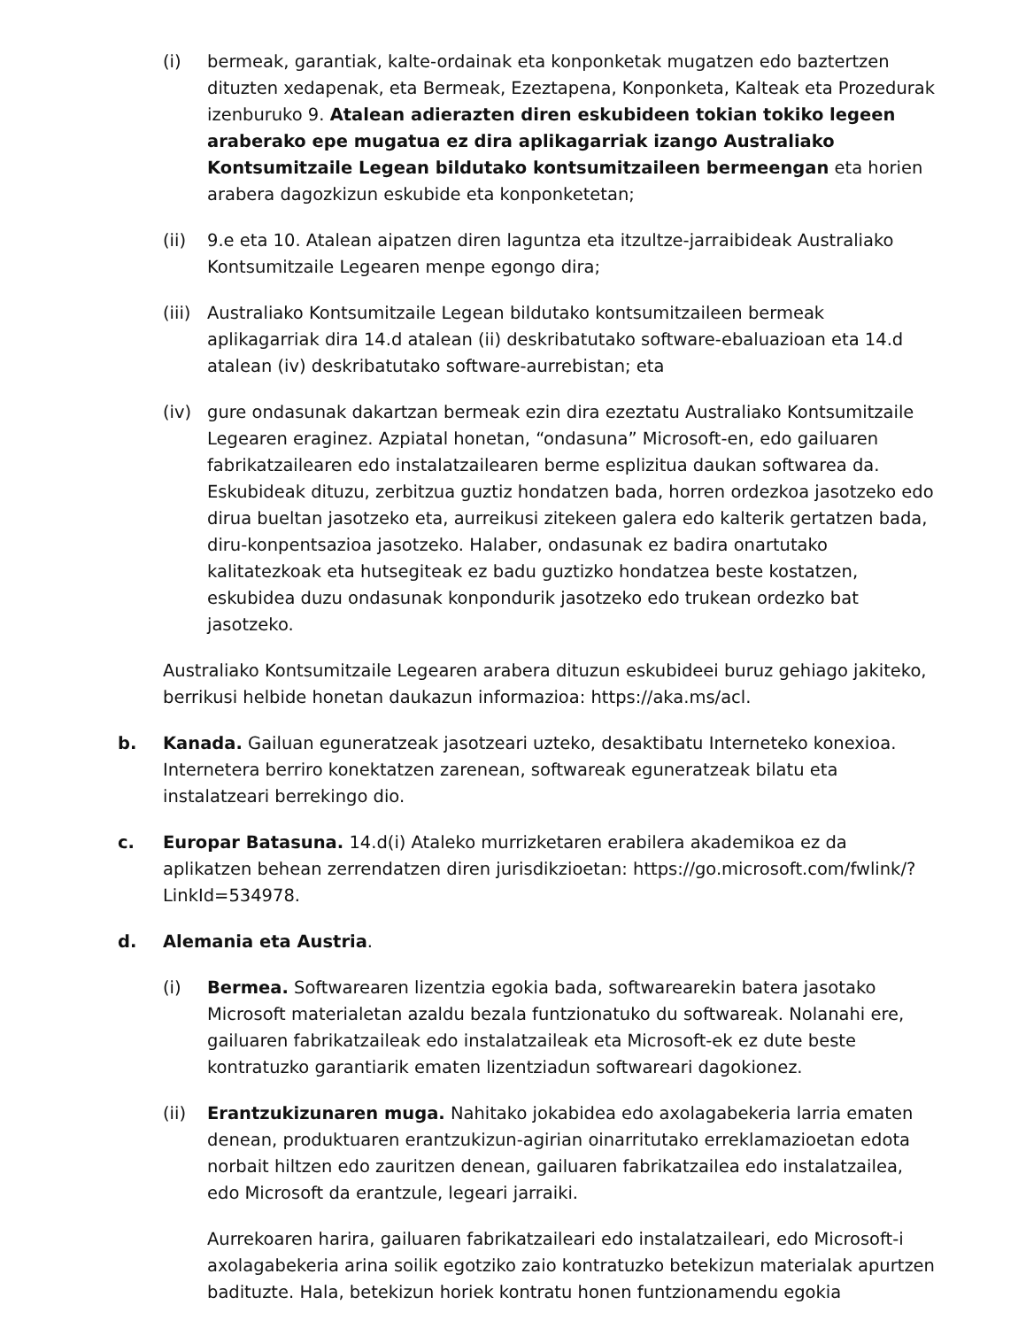(i) bermeak, garantiak, kalte-ordainak eta konponketak mugatzen edo baztertzen dituzten xedapenak, eta Bermeak, Ezeztapena, Konponketa, Kalteak eta Prozedurak izenburuko 9. Atalean adierazten diren eskubideen tokian tokiko legeen araberako epe mugatua ez dira aplikagarriak izango Australiako Kontsumitzaile Legean bildutako kontsumitzaileen bermeengan eta horien arabera dagozkizun eskubide eta konponketetan;
(ii) 9.e eta 10. Atalean aipatzen diren laguntza eta itzultze-jarraibideak Australiako Kontsumitzaile Legearen menpe egongo dira;
(iii)
Australiako Kontsumitzaile Legean bildutako kontsumitzaileen bermeak aplikagarriak dira 14.d atalean (ii) deskribatutako software-ebaluazioan eta 14.d atalean (iv) deskribatutako software-aurrebistan; eta
(iv) gure ondasunak dakartzan bermeak ezin dira ezeztatu Australiako Kontsumitzaile Legearen eraginez. Azpiatal honetan, “ondasuna” Microsoft-en, edo gailuaren fabrikatzailearen edo instalatzailearen berme esplizitua daukan softwarea da. Eskubideak dituzu, zerbitzua guztiz hondatzen bada, horren ordezkoa jasotzeko edo dirua bueltan jasotzeko eta, aurreikusi zitekeen galera edo kalterik gertatzen bada, diru-konpentsazioa jasotzeko. Halaber, ondasunak ez badira onartutako kalitatezkoak eta hutsegiteak ez badu guztizko hondatzea beste kostatzen, eskubidea duzu ondasunak konpondurik jasotzeko edo trukean ordezko bat jasotzeko.
Australiako Kontsumitzaile Legearen arabera dituzun eskubideei buruz gehiago jakiteko, berrikusi helbide honetan daukazun informazioa: https://aka.ms/acl.
b. Kanada. Gailuan eguneratzeak jasotzeari uzteko, desaktibatu Interneteko konexioa. Internetera berriro konektatzen zarenean, softwareak eguneratzeak bilatu eta instalatzeari berrekingo dio.
c. Europar Batasuna. 14.d(i) Ataleko murrizketaren erabilera akademikoa ez da aplikatzen behean zerrendatzen diren jurisdikzioetan: https://go.microsoft.com/fwlink/?LinkId=534978.
d. Alemania eta Austria.
(i) Bermea. Softwarearen lizentzia egokia bada, softwarearekin batera jasotako Microsoft materialetan azaldu bezala funtzionatuko du softwareak. Nolanahi ere, gailuaren fabrikatzaileak edo instalatzaileak eta Microsoft-ek ez dute beste kontratuzko garantiarik ematen lizentziadun softwareari dagokionez.
(ii) Erantzukizunaren muga. Nahitako jokabidea edo axolagabekeria larria ematen denean, produktuaren erantzukizun-agirian oinarritutako erreklamazioetan edota norbait hiltzen edo zauritzen denean, gailuaren fabrikatzailea edo instalatzailea, edo Microsoft da erantzule, legeari jarraiki.
Aurrekoaren harira, gailuaren fabrikatzaileari edo instalatzaileari, edo Microsoft-i axolagabekeria arina soilik egotziko zaio kontratuzko betekizun materialak apurtzen badituzte. Hala, betekizun horiek kontratu honen funtzionamendu egokia